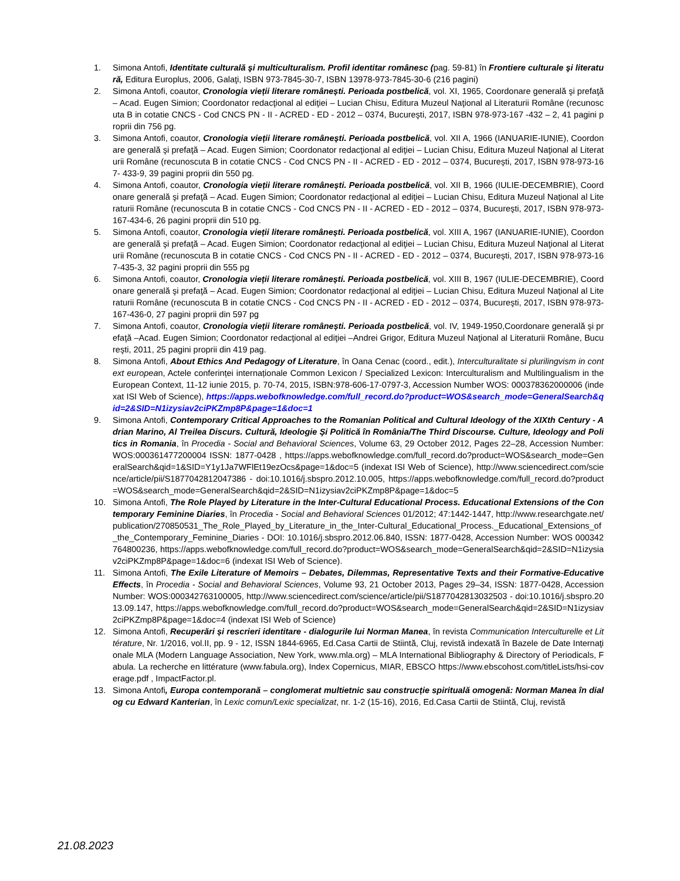1. Simona Antofi, Identitate culturală şi multiculturalism. Profil identitar românesc (pag. 59-81) în Frontiere culturale şi literatură, Editura Europlus, 2006, Galaţi, ISBN 973-7845-30-7, ISBN 13978-973-7845-30-6 (216 pagini)
2. Simona Antofi, coautor, Cronologia vieții literare românești. Perioada postbelică, vol. XI, 1965, Coordonare generală şi prefaţă – Acad. Eugen Simion; Coordonator redacţional al ediţiei – Lucian Chisu, Editura Muzeul Naţional al Literaturii Române (recunoscuta B in cotatie CNCS - Cod CNCS PN - II - ACRED - ED - 2012 – 0374, Bucureşti, 2017, ISBN 978-973-167 -432 – 2, 41 pagini proprii din 756 pg.
3. Simona Antofi, coautor, Cronologia vieții literare românești. Perioada postbelică, vol. XII A, 1966 (IANUARIE-IUNIE), Coordonare generală şi prefaţă – Acad. Eugen Simion; Coordonator redacţional al ediţiei – Lucian Chisu, Editura Muzeul Naţional al Literaturii Române (recunoscuta B in cotatie CNCS - Cod CNCS PN - II - ACRED - ED - 2012 – 0374, Bucureşti, 2017, ISBN 978-973-167- 433-9, 39 pagini proprii din 550 pg.
4. Simona Antofi, coautor, Cronologia vieții literare românești. Perioada postbelică, vol. XII B, 1966 (IULIE-DECEMBRIE), Coordonare generală şi prefaţă – Acad. Eugen Simion; Coordonator redacţional al ediţiei – Lucian Chisu, Editura Muzeul Naţional al Literaturii Române (recunoscuta B in cotatie CNCS - Cod CNCS PN - II - ACRED - ED - 2012 – 0374, Bucureşti, 2017, ISBN 978-973-167-434-6, 26 pagini proprii din 510 pg.
5. Simona Antofi, coautor, Cronologia vieții literare românești. Perioada postbelică, vol. XIII A, 1967 (IANUARIE-IUNIE), Coordonare generală şi prefaţă – Acad. Eugen Simion; Coordonator redacţional al ediţiei – Lucian Chisu, Editura Muzeul Naţional al Literaturii Române (recunoscuta B in cotatie CNCS - Cod CNCS PN - II - ACRED - ED - 2012 – 0374, Bucureşti, 2017, ISBN 978-973-167-435-3, 32 pagini proprii din 555 pg
6. Simona Antofi, coautor, Cronologia vieții literare românești. Perioada postbelică, vol. XIII B, 1967 (IULIE-DECEMBRIE), Coordonare generală şi prefaţă – Acad. Eugen Simion; Coordonator redacţional al ediţiei – Lucian Chisu, Editura Muzeul Naţional al Literaturii Române (recunoscuta B in cotatie CNCS - Cod CNCS PN - II - ACRED - ED - 2012 – 0374, Bucureşti, 2017, ISBN 978-973-167-436-0, 27 pagini proprii din 597 pg
7. Simona Antofi, coautor, Cronologia vieții literare românești. Perioada postbelică, vol. IV, 1949-1950,Coordonare generală şi prefaţă –Acad. Eugen Simion; Coordonator redacţional al ediţiei –Andrei Grigor, Editura Muzeul Naţional al Literaturii Române, Bucureşti, 2011, 25 pagini proprii din 419 pag.
8. Simona Antofi, About Ethics And Pedagogy of Literature, în Oana Cenac (coord., edit.), Interculturalitate si plurilingvism in context european, Actele conferinței internaționale Common Lexicon / Specialized Lexicon: Interculturalism and Multilingualism in the European Context, 11-12 iunie 2015, p. 70-74, 2015, ISBN:978-606-17-0797-3, Accession Number WOS: 000378362000006 (indexat ISI Web of Science), https://apps.webofknowledge.com/full_record.do?product=WOS&search_mode=GeneralSearch&qid=2&SID=N1izysiav2ciPKZmp8P&page=1&doc=1
9. Simona Antofi, Contemporary Critical Approaches to the Romanian Political and Cultural Ideology of the XIXth Century - Adrian Marino, Al Treilea Discurs. Cultură, Ideologie Şi Politică în România/The Third Discourse. Culture, Ideology and Politics in Romania, în Procedia - Social and Behavioral Sciences, Volume 63, 29 October 2012, Pages 22–28, Accession Number: WOS:000361477200004 ISSN: 1877-0428 , https://apps.webofknowledge.com/full_record.do?product=WOS&search_mode=GeneralSearch&qid=1&SID=Y1y1Ja7WFlEt19ezOcs&page=1&doc=5 (indexat ISI Web of Science), http://www.sciencedirect.com/science/article/pii/S1877042812047386 - doi:10.1016/j.sbspro.2012.10.005, https://apps.webofknowledge.com/full_record.do?product=WOS&search_mode=GeneralSearch&qid=2&SID=N1izysiav2ciPKZmp8P&page=1&doc=5
10. Simona Antofi, The Role Played by Literature in the Inter-Cultural Educational Process. Educational Extensions of the Contemporary Feminine Diaries, în Procedia - Social and Behavioral Sciences 01/2012; 47:1442-1447, http://www.researchgate.net/publication/270850531_The_Role_Played_by_Literature_in_the_Inter-Cultural_Educational_Process._Educational_Extensions_of_the_Contemporary_Feminine_Diaries - DOI: 10.1016/j.sbspro.2012.06.840, ISSN: 1877-0428, Accession Number: WOS 000342764800236, https://apps.webofknowledge.com/full_record.do?product=WOS&search_mode=GeneralSearch&qid=2&SID=N1izysiav2ciPKZmp8P&page=1&doc=6 (indexat ISI Web of Science).
11. Simona Antofi, The Exile Literature of Memoirs – Debates, Dilemmas, Representative Texts and their Formative-Educative Effects, în Procedia - Social and Behavioral Sciences, Volume 93, 21 October 2013, Pages 29–34, ISSN: 1877-0428, Accession Number: WOS:000342763100005, http://www.sciencedirect.com/science/article/pii/S1877042813032503 - doi:10.1016/j.sbspro.2013.09.147, https://apps.webofknowledge.com/full_record.do?product=WOS&search_mode=GeneralSearch&qid=2&SID=N1izysiav2ciPKZmp8P&page=1&doc=4 (indexat ISI Web of Science)
12. Simona Antofi, Recuperări și rescrieri identitare - dialogurile lui Norman Manea, în revista Communication Interculturelle et Littérature, Nr. 1/2016, vol.II, pp. 9 - 12, ISSN 1844-6965, Ed.Casa Cartii de Stiintă, Cluj, revistă indexată în Bazele de Date Internaţionale MLA (Modern Language Association, New York, www.mla.org) – MLA International Bibliography & Directory of Periodicals, Fabula. La recherche en littérature (www.fabula.org), Index Copernicus, MIAR, EBSCO https://www.ebscohost.com/titleLists/hsi-coverage.pdf , ImpactFactor.pl.
13. Simona Antofi, Europa contemporană – conglomerat multietnic sau construcție spirituală omogenă: Norman Manea în dialog cu Edward Kanterian, în Lexic comun/Lexic specializat, nr. 1-2 (15-16), 2016, Ed.Casa Cartii de Stiintă, Cluj, revistă
21.08.2023